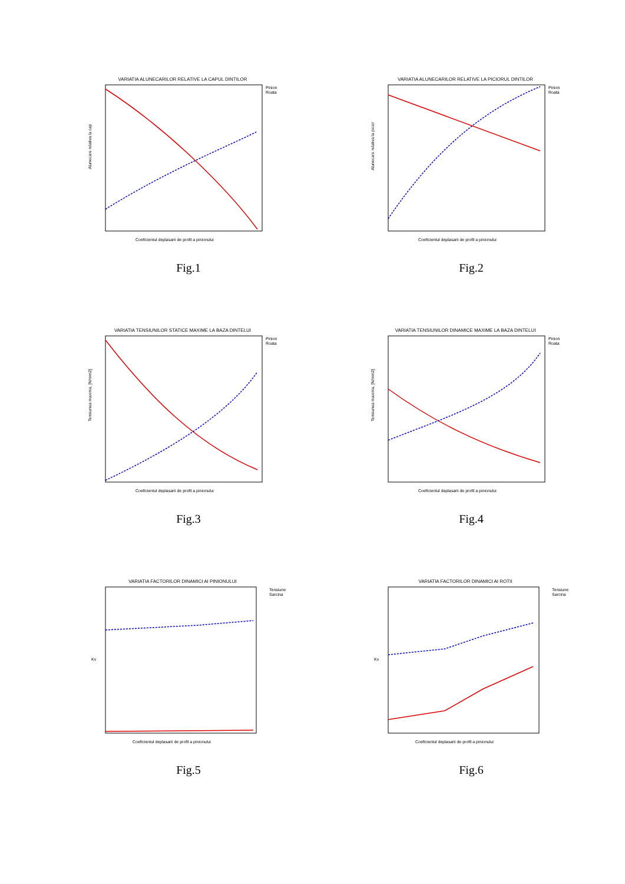VARIATIA ALUNECARILOR RELATIVE LA CAPUL DINTILOR
Alunecare relativa la cap
Coeficientul deplasarii de profil a pinionului
Pinion
Roata
Fig.1
VARIATIA ALUNECARILOR RELATIVE LA PICIORUL DINTILOR
Alunecare relativa la picior
Coeficientul deplasarii de profil a pinionului
Pinion
Roata
Fig.2
VARIATIA TENSIUNILOR STATICE MAXIME LA BAZA DINTELUI
Tensiunea maxima, [N/mm2]
Coeficientul deplasarii de profil a pinionului
Pinion
Roata
Fig.3
VARIATIA TENSIUNILOR DINAMICE MAXIME LA BAZA DINTELUI
Tensiunea maxima, [N/mm2]
Coeficientul deplasarii de profil a pinionului
Pinion
Roata
Fig.4
VARIATIA FACTORILOR DINAMICI AI PINIONULUI
Kv
Coeficientul deplasarii de profil a pinionului
Tensiune
Sarcina
Fig.5
VARIATIA FACTORILOR DINAMICI AI ROTII
Kv
Coeficientul deplasarii de profil a pinionului
Tensiune
Sarcina
Fig.6